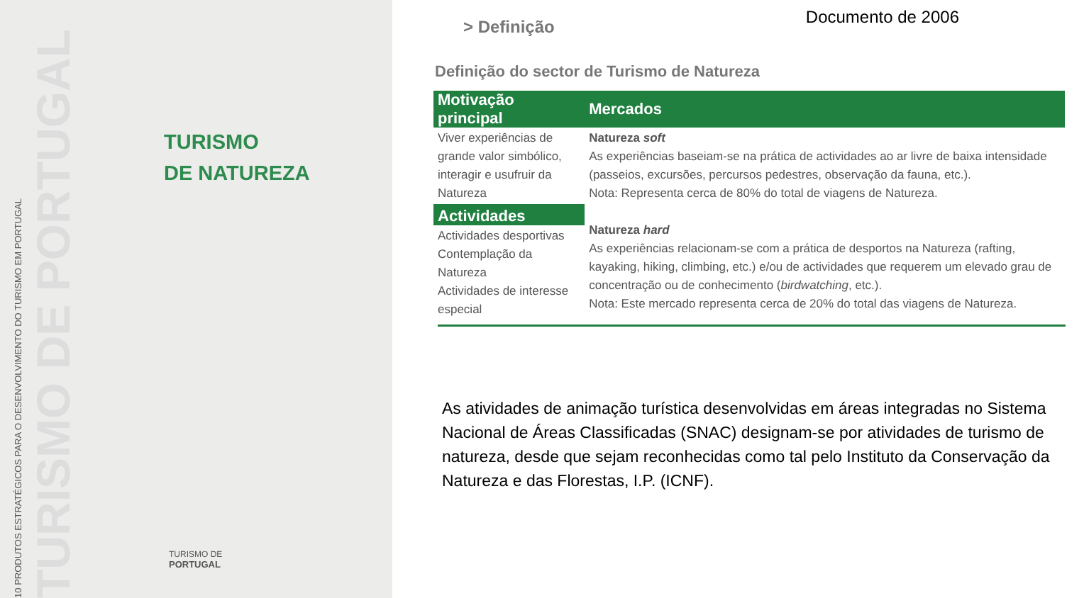10 PRODUTOS ESTRATÉGICOS PARA O DESENVOLVIMENTO DO TURISMO EM PORTUGAL
TURISMO DE PORTUGAL
TURISMO
DE NATUREZA
TURISMO DE
PORTUGAL
Documento de 2006
> Definição
Definição do sector de Turismo de Natureza
| Motivação principal | Mercados |
| --- | --- |
| Viver experiências de grande valor simbólico, interagir e usufruir da Natureza | Natureza soft As experiências baseiam-se na prática de actividades ao ar livre de baixa intensidade (passeios, excursões, percursos pedestres, observação da fauna, etc.). Nota: Representa cerca de 80% do total de viagens de Natureza. |
| Actividades | Natureza hard As experiências relacionam-se com a prática de desportos na Natureza (rafting, kayaking, hiking, climbing, etc.) e/ou de actividades que requerem um elevado grau de concentração ou de conhecimento ( birdwatching , etc.). Nota: Este mercado representa cerca de 20% do total das viagens de Natureza. |
| Actividades desportivas Contemplação da Natureza Actividades de interesse especial | |
As atividades de animação turística desenvolvidas em áreas integradas no Sistema Nacional de Áreas Classificadas (SNAC) designam-se por atividades de turismo de natureza, desde que sejam reconhecidas como tal pelo Instituto da Conservação da Natureza e das Florestas, I.P. (ICNF).